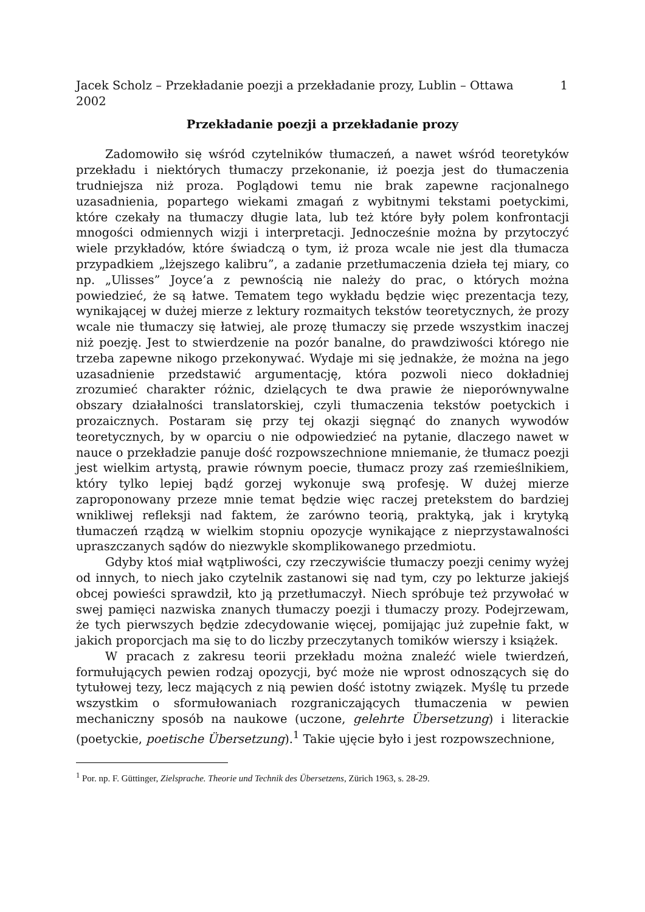Jacek Scholz – Przekładanie poezji a przekładanie prozy, Lublin – Ottawa
2002 1
Przekładanie poezji a przekładanie prozy
Zadomowiło się wśród czytelników tłumaczeń, a nawet wśród teoretyków przekładu i niektórych tłumaczy przekonanie, iż poezja jest do tłumaczenia trudniejsza niż proza. Poglądowi temu nie brak zapewne racjonalnego uzasadnienia, popartego wiekami zmagań z wybitnymi tekstami poetyckimi, które czekały na tłumaczy długie lata, lub też które były polem konfrontacji mnogości odmiennych wizji i interpretacji. Jednocześnie można by przytoczyć wiele przykładów, które świadczą o tym, iż proza wcale nie jest dla tłumacza przypadkiem „lżejszego kalibru”, a zadanie przetłumaczenia dzieła tej miary, co np. „Ulisses” Joyce’a z pewnością nie należy do prac, o których można powiedzieć, że są łatwe. Tematem tego wykładu będzie więc prezentacja tezy, wynikającej w dużej mierze z lektury rozmaitych tekstów teoretycznych, że prozy wcale nie tłumaczy się łatwiej, ale prozę tłumaczy się przede wszystkim inaczej niż poezję. Jest to stwierdzenie na pozór banalne, do prawdziwości którego nie trzeba zapewne nikogo przekonywać. Wydaje mi się jednakże, że można na jego uzasadnienie przedstawić argumentację, która pozwoli nieco dokładniej zrozumieć charakter różnic, dzielących te dwa prawie że nieporównywalne obszary działalności translatorskiej, czyli tłumaczenia tekstów poetyckich i prozaicznych. Postaram się przy tej okazji sięgnąć do znanych wywodów teoretycznych, by w oparciu o nie odpowiedzieć na pytanie, dlaczego nawet w nauce o przekładzie panuje dość rozpowszechnione mniemanie, że tłumacz poezji jest wielkim artystą, prawie równym poecie, tłumacz prozy zaś rzemieślnikiem, który tylko lepiej bądź gorzej wykonuje swą profesję. W dużej mierze zaproponowany przeze mnie temat będzie więc raczej pretekstem do bardziej wnikliwej refleksji nad faktem, że zarówno teorią, praktyką, jak i krytyką tłumaczeń rządzą w wielkim stopniu opozycje wynikające z nieprzystawalności upraszczanych sądów do niezwykle skomplikowanego przedmiotu.
Gdyby ktoś miał wątpliwości, czy rzeczywiście tłumaczy poezji cenimy wyżej od innych, to niech jako czytelnik zastanowi się nad tym, czy po lekturze jakiejś obcej powieści sprawdził, kto ją przetłumaczył. Niech spróbuje też przywołać w swej pamięci nazwiska znanych tłumaczy poezji i tłumaczy prozy. Podejrzewam, że tych pierwszych będzie zdecydowanie więcej, pomijając już zupełnie fakt, w jakich proporcjach ma się to do liczby przeczytanych tomików wierszy i książek.
W pracach z zakresu teorii przekładu można znaleźć wiele twierdzeń, formułujących pewien rodzaj opozycji, być może nie wprost odnoszących się do tytułowej tezy, lecz mających z nią pewien dość istotny związek. Myślę tu przede wszystkim o sformułowaniach rozgraniczających tłumaczenia w pewien mechaniczny sposób na naukowe (uczone, gelehrte Übersetzung) i literackie (poetyckie, poetische Übersetzung).<sup>1</sup> Takie ujęcie było i jest rozpowszechnione,
<sup>1</sup> Por. np. F. Güttinger, Zielsprache. Theorie und Technik des Übersetzens, Zürich 1963, s. 28-29.